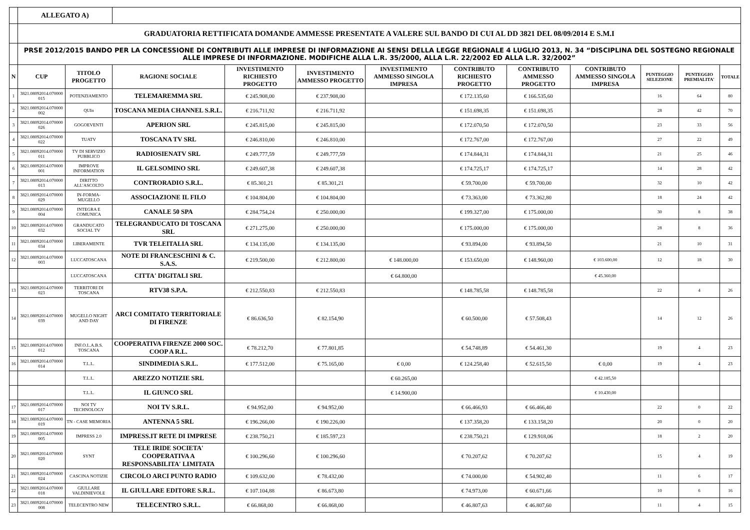| | ALLEGATO A) | | | | | | | | | | | |
| | GRADUATORIA RETTIFICATA DOMANDE AMMESSE PRESENTATE A VALERE SUL BANDO DI CUI AL DD 3821 DEL 08/09/2014 E S.M.I | | | | | | | | | | | |
| | PRSE 2012/2015 BANDO PER LA CONCESSIONE DI CONTRIBUTI ALLE IMPRESE DI INFORMAZIONE AI SENSI DELLA LEGGE REGIONALE 4 LUGLIO 2013, N. 34 “DISCIPLINA DEL SOSTEGNO REGIONALE ALLE IMPRESE DI INFORMAZIONE. MODIFICHE ALLA L.R. 35/2000, ALLA L.R. 22/2002 ED ALLA L.R. 32/2002” | | | | | | | | | | | |
| N | CUP | TITOLO PROGETTO | RAGIONE SOCIALE | INVESTIMENTO RICHIESTO PROGETTO | INVESTIMENTO AMMESSO PROGETTO | INVESTIMENTO AMMESSO SINGOLA IMPRESA | CONTRIBUTO RICHIESTO PROGETTO | CONTRIBUTO AMMESSO PROGETTO | CONTRIBUTO AMMESSO SINGOLA IMPRESA | PUNTEGGIO SELEZIONE | PUNTEGGIO PREMIALITA' | TOTALE |
| 1 | 3821.08092014.070000 015 | POTENZIAMENTO | TELEMAREMMA SRL | € 245.908,00 | € 237.908,00 | | € 172.135,60 | € 166.535,60 | | 16 | 64 | 80 |
| 2 | 3821.08092014.070000 002 | QUIn | TOSCANA MEDIA CHANNEL S.R.L. | € 216.711,92 | € 216.711,92 | | € 151.698,35 | € 151.698,35 | | 28 | 42 | 70 |
| 3 | 3821.08092014.070000 026 | GOGOEVENTI | APERION SRL | € 245.815,00 | € 245.815,00 | | € 172.070,50 | € 172.070,50 | | 23 | 33 | 56 |
| 4 | 3821.08092014.070000 022 | TUATV | TOSCANA TV SRL | € 246.810,00 | € 246.810,00 | | € 172.767,00 | € 172.767,00 | | 27 | 22 | 49 |
| 5 | 3821.08092014.070000 011 | TV DI SERVIZIO PUBBLICO | RADIOSIENATV SRL | € 249.777,59 | € 249.777,59 | | € 174.844,31 | € 174.844,31 | | 21 | 25 | 46 |
| 6 | 3821.08092014.070000 001 | IMPROVE INFORMATION | IL GELSOMINO SRL | € 249.607,38 | € 249.607,38 | | € 174.725,17 | € 174.725,17 | | 14 | 28 | 42 |
| 7 | 3821.08092014.070000 013 | DIRITTO ALL'ASCOLTO | CONTRORADIO S.R.L. | € 85.301,21 | € 85.301,21 | | € 59.700,00 | € 59.700,00 | | 32 | 10 | 42 |
| 8 | 3821.08092014.070000 029 | IN-FORMA-MUGELLO | ASSOCIAZIONE IL FILO | € 104.804,00 | € 104.804,00 | | € 73.363,00 | € 73.362,80 | | 18 | 24 | 42 |
| 9 | 3821.08092014.070000 004 | INTEGRA E COMUNICA | CANALE 50 SPA | € 284.754,24 | € 250.000,00 | | € 199.327,00 | € 175.000,00 | | 30 | 8 | 38 |
| 10 | 3821.08092014.070000 032 | GRANDUCATO SOCIAL TV | TELEGRANDUCATO DI TOSCANA SRL | € 271.275,00 | € 250.000,00 | | € 175.000,00 | € 175.000,00 | | 28 | 8 | 36 |
| 11 | 3821.08092014.070000 034 | LIBERAMENTE | TVR TELEITALIA SRL | € 134.135,00 | € 134.135,00 | | € 93.894,00 | € 93.894,50 | | 21 | 10 | 31 |
| 12 | 3821.08092014.070000 003 | LUCCATOSCANA | NOTE DI FRANCESCHINI & C. S.A.S. | € 219.500,00 | € 212.800,00 | € 148.000,00 | € 153.650,00 | € 148.960,00 | € 103.600,00 | 12 | 18 | 30 |
| | | LUCCATOSCANA | CITTA' DIGITALI SRL | | | € 64.800,00 | | | € 45.360,00 | | | |
| 13 | 3821.08092014.070000 023 | TERRITORI DI TOSCANA | RTV38 S.P.A. | € 212.550,83 | € 212.550,83 | | € 148.785,58 | € 148.785,58 | | 22 | 4 | 26 |
| 14 | 3821.08092014.070000 039 | MUGELLO NIGHT AND DAY | ARCI COMITATO TERRITORIALE DI FIRENZE | € 86.636,50 | € 82.154,90 | | € 60.500,00 | € 57.508,43 | | 14 | 12 | 26 |
| 15 | 3821.08092014.070000 012 | INF.O.L.A.B.S. TOSCANA | COOPERATIVA FIRENZE 2000 SOC. COOP A R.L. | € 78.212,70 | € 77.801,85 | | € 54.748,89 | € 54.461,30 | | 19 | 4 | 23 |
| 16 | 3821.08092014.070000 014 | T.L.L. | SINDIMEDIA S.R.L. | € 177.512,00 | € 75.165,00 | € 0,00 | € 124.258,40 | € 52.615,50 | € 0,00 | 19 | 4 | 23 |
| | | T.L.L. | AREZZO NOTIZIE SRL | | | € 60.265,00 | | | € 42.185,50 | | | |
| | | T.L.L. | IL GIUNCO SRL | | | € 14.900,00 | | | € 10.430,00 | | | |
| 17 | 3821.08092014.070000 017 | NOI TV TECHNOLOGY | NOI TV S.R.L. | € 94.952,00 | € 94.952,00 | | € 66.466,93 | € 66.466,40 | | 22 | 0 | 22 |
| 18 | 3821.08092014.070000 019 | TN - CASE MEMORIA | ANTENNA 5 SRL | € 196.266,00 | € 190.226,00 | | € 137.358,20 | € 133.158,20 | | 20 | 0 | 20 |
| 19 | 3821.08092014.070000 005 | IMPRESS 2.0 | IMPRESS.IT RETE DI IMPRESE | € 238.750,21 | € 185.597,23 | | € 238.750,21 | € 129.918,06 | | 18 | 2 | 20 |
| 20 | 3821.08092014.070000 020 | SYNT | TELE IRIDE SOCIETA' COOPERATIVA A RESPONSABILITA' LIMITATA | € 100.296,60 | € 100.296,60 | | € 70.207,62 | € 70.207,62 | | 15 | 4 | 19 |
| 21 | 3821.08092014.070000 024 | CASCINA NOTIZIE | CIRCOLO ARCI PUNTO RADIO | € 109.632,00 | € 78.432,00 | | € 74.000,00 | € 54.902,40 | | 11 | 6 | 17 |
| 22 | 3821.08092014.070000 018 | GIULLARE VALDINIEVOLE | IL GIULLARE EDITORE S.R.L. | € 107.104,88 | € 86.673,80 | | € 74.973,00 | € 60.671,66 | | 10 | 6 | 16 |
| 23 | 3821.08092014.070000 008 | TELECENTRO NEW | TELECENTRO S.R.L. | € 66.868,00 | € 66.868,00 | | € 46.807,63 | € 46.807,60 | | 11 | 4 | 15 |